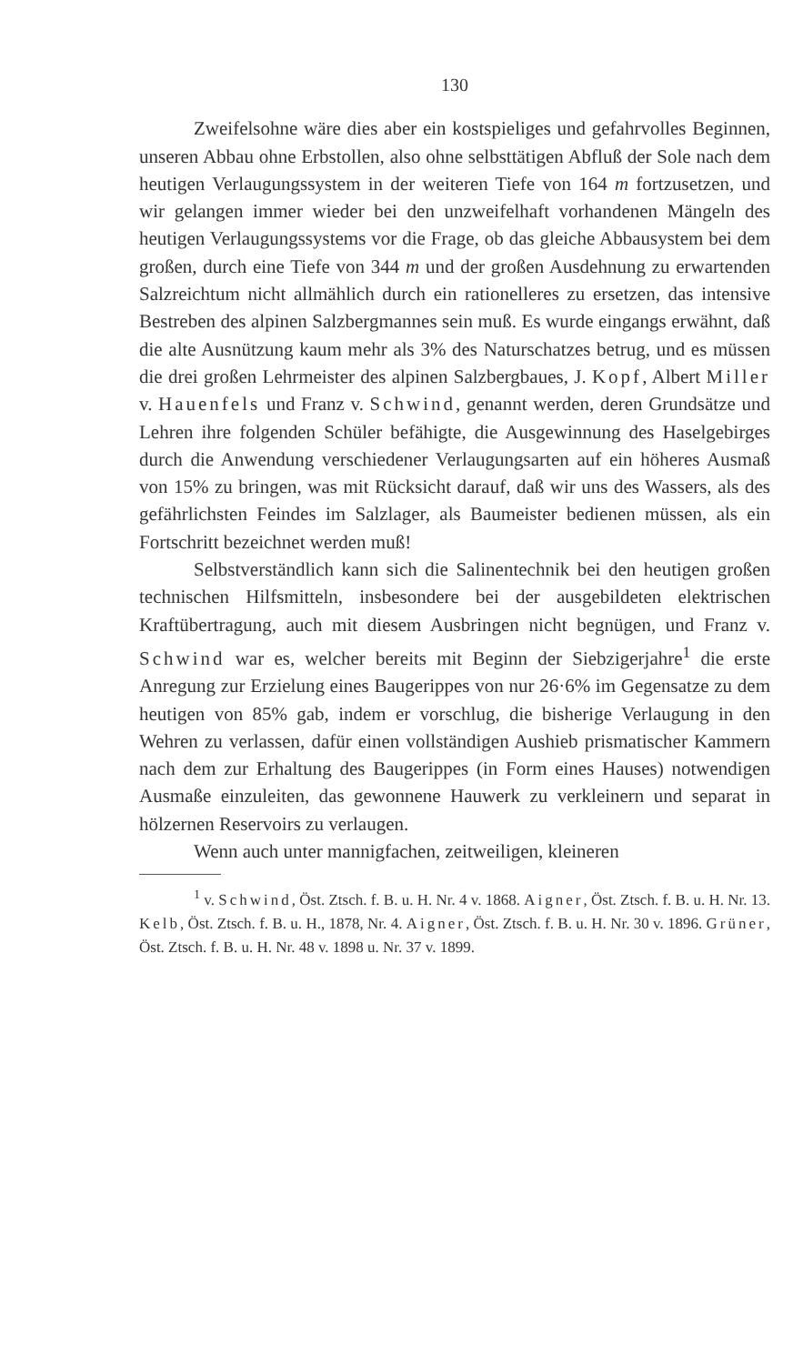130
Zweifelsohne wäre dies aber ein kostspieliges und gefahrvolles Beginnen, unseren Abbau ohne Erbstollen, also ohne selbsttätigen Abfluß der Sole nach dem heutigen Verlaugungssystem in der weiteren Tiefe von 164 m fortzusetzen, und wir gelangen immer wieder bei den unzweifelhaft vorhandenen Mängeln des heutigen Verlaugungssystems vor die Frage, ob das gleiche Abbausystem bei dem großen, durch eine Tiefe von 344 m und der großen Ausdehnung zu erwartenden Salzreichtum nicht allmählich durch ein rationelleres zu ersetzen, das intensive Bestreben des alpinen Salzbergmannes sein muß. Es wurde eingangs erwähnt, daß die alte Ausnützung kaum mehr als 3% des Naturschatzes betrug, und es müssen die drei großen Lehrmeister des alpinen Salzbergbaues, J. Kopf, Albert Miller v. Hauenfels und Franz v. Schwind, genannt werden, deren Grundsätze und Lehren ihre folgenden Schüler befähigte, die Ausgewinnung des Haselgebirges durch die Anwendung verschiedener Verlaugungsarten auf ein höheres Ausmaß von 15% zu bringen, was mit Rücksicht darauf, daß wir uns des Wassers, als des gefährlichsten Feindes im Salzlager, als Baumeister bedienen müssen, als ein Fortschritt bezeichnet werden muß!
Selbstverständlich kann sich die Salinentechnik bei den heutigen großen technischen Hilfsmitteln, insbesondere bei der ausgebildeten elektrischen Kraftübertragung, auch mit diesem Ausbringen nicht begnügen, und Franz v. Schwind war es, welcher bereits mit Beginn der Siebzigerjahre<sup>1</sup> die erste Anregung zur Erzielung eines Baugerippes von nur 26·6% im Gegensatze zu dem heutigen von 85% gab, indem er vorschlug, die bisherige Verlaugung in den Wehren zu verlassen, dafür einen vollständigen Aushieb prismatischer Kammern nach dem zur Erhaltung des Baugerippes (in Form eines Hauses) notwendigen Ausmaße einzuleiten, das gewonnene Hauwerk zu verkleinern und separat in hölzernen Reservoirs zu verlaugen.
Wenn auch unter mannigfachen, zeitweiligen, kleineren
<sup>1</sup> v. Schwind, Öst. Ztsch. f. B. u. H. Nr. 4 v. 1868. Aigner, Öst. Ztsch. f. B. u. H. Nr. 13. Kelb, Öst. Ztsch. f. B. u. H., 1878, Nr. 4. Aigner, Öst. Ztsch. f. B. u. H. Nr. 30 v. 1896. Grüner, Öst. Ztsch. f. B. u. H. Nr. 48 v. 1898 u. Nr. 37 v. 1899.